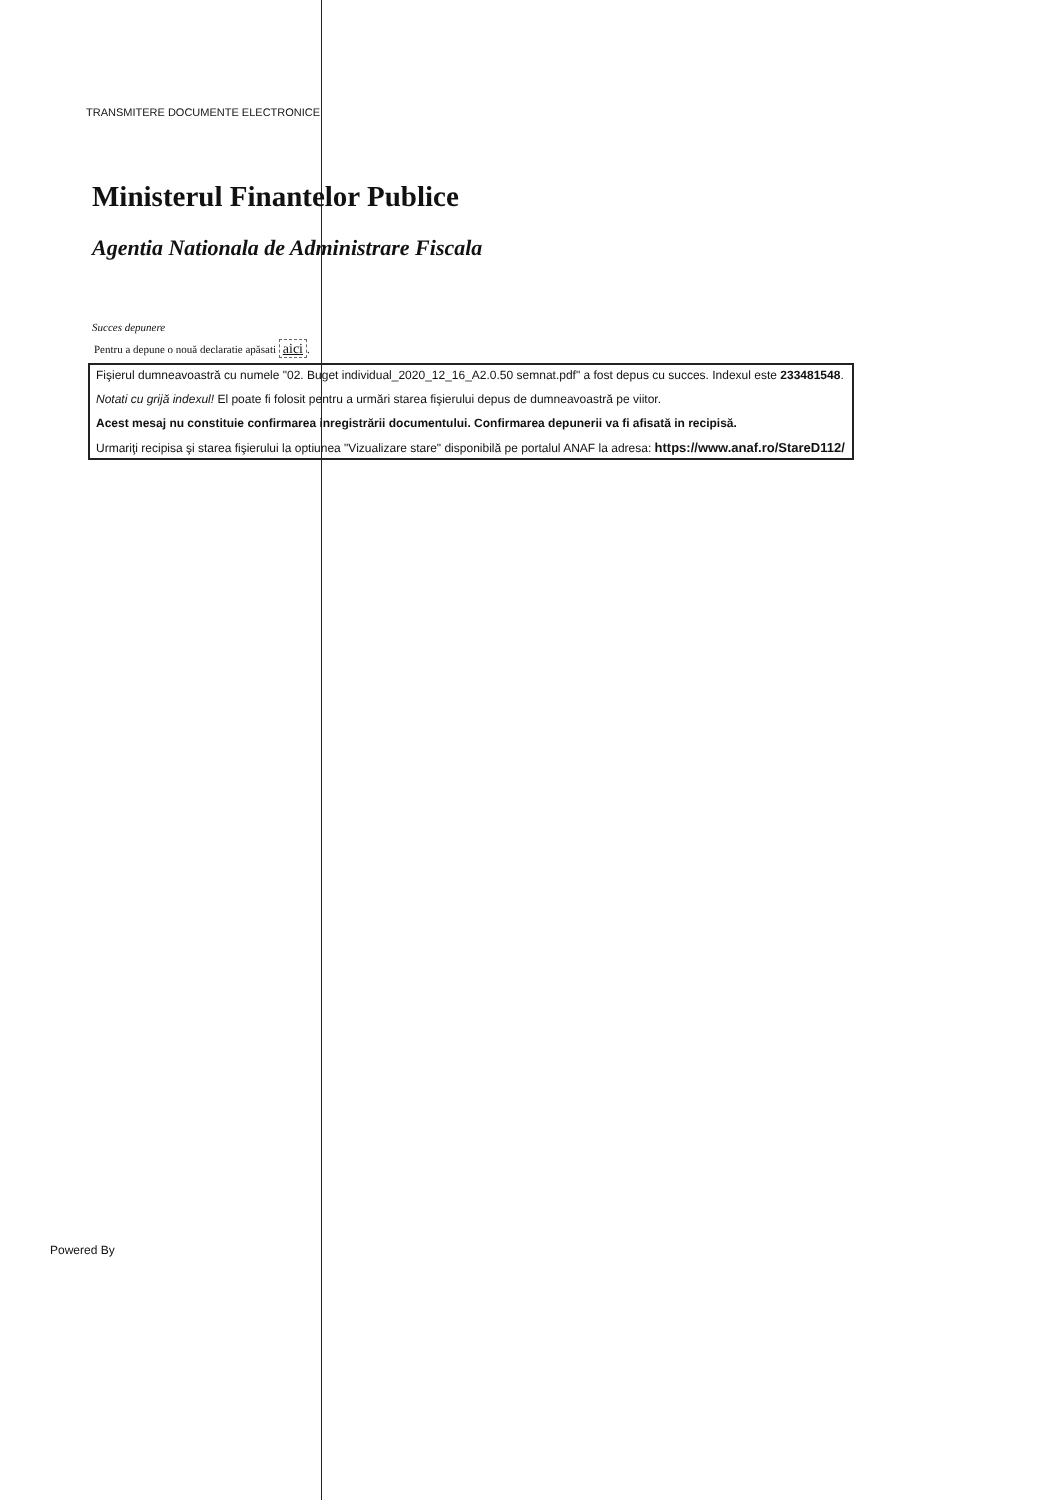TRANSMITERE DOCUMENTE ELECTRONICE
Ministerul Finantelor Publice
Agentia Nationala de Administrare Fiscala
Succes depunere
Pentru a depune o nouă declaratie apăsati aici.
Fişierul dumneavoastră cu numele "02. Buget individual_2020_12_16_A2.0.50 semnat.pdf" a fost depus cu succes. Indexul este 233481548.
Notati cu grijă indexul! El poate fi folosit pentru a urmări starea fişierului depus de dumneavoastră pe viitor.
Acest mesaj nu constituie confirmarea inregistrării documentului. Confirmarea depunerii va fi afisată in recipisă.
Urmariţi recipisa şi starea fişierului la optiunea "Vizualizare stare" disponibilă pe portalul ANAF la adresa: https://www.anaf.ro/StareD112/
Powered By